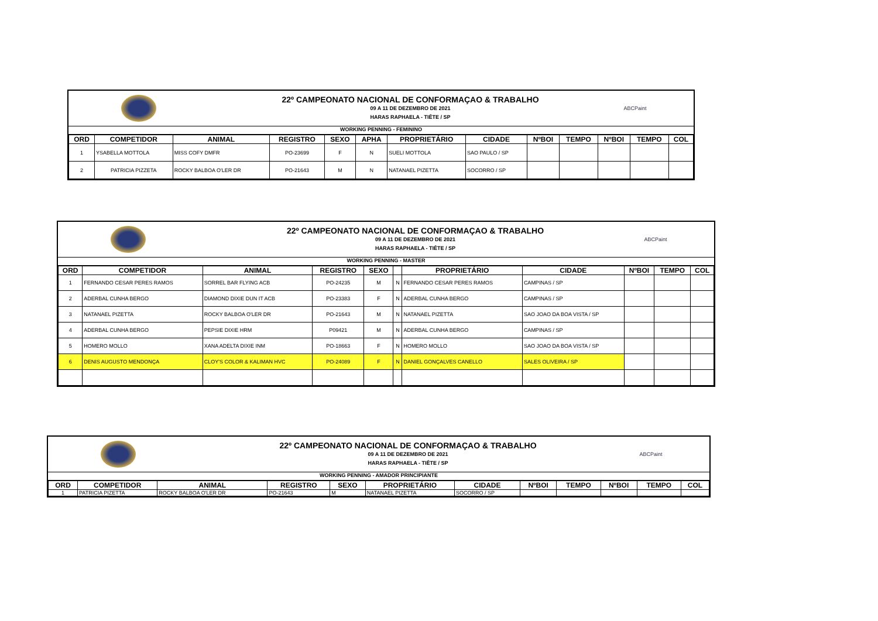22º CAMPEONATO NACIONAL DE CONFORMAÇAO & TRABALHO
09 A 11 DE DEZEMBRO DE 2021
HARAS RAPHAELA - TIÊTE / SP
ABCPaint
WORKING PENNING - FEMININO
| ORD | COMPETIDOR | ANIMAL | REGISTRO | SEXO | APHA | PROPRIETÁRIO | CIDADE | NºBOI | TEMPO | NºBOI | TEMPO | COL |
| --- | --- | --- | --- | --- | --- | --- | --- | --- | --- | --- | --- | --- |
| 1 | YSABELLA MOTTOLA | MISS COFY DMFR | PO-23699 | F | N | SUELI MOTTOLA | SAO PAULO / SP | | | | | |
| 2 | PATRICIA PIZZETA | ROCKY BALBOA O'LER DR | PO-21643 | M | N | NATANAEL PIZETTA | SOCORRO / SP | | | | | |
22º CAMPEONATO NACIONAL DE CONFORMAÇAO & TRABALHO
09 A 11 DE DEZEMBRO DE 2021
HARAS RAPHAELA - TIÊTE / SP
ABCPaint
WORKING PENNING - MASTER
| ORD | COMPETIDOR | ANIMAL | REGISTRO | SEXO | | PROPRIETÁRIO | CIDADE | NºBOI | TEMPO | COL |
| --- | --- | --- | --- | --- | --- | --- | --- | --- | --- | --- |
| 1 | FERNANDO CESAR PERES RAMOS | SORREL BAR FLYING ACB | PO-24235 | M | N | FERNANDO CESAR PERES RAMOS | CAMPINAS / SP | | | |
| 2 | ADERBAL CUNHA BERGO | DIAMOND DIXIE DUN IT ACB | PO-23383 | F | N | ADERBAL CUNHA BERGO | CAMPINAS / SP | | | |
| 3 | NATANAEL PIZETTA | ROCKY BALBOA O'LER DR | PO-21643 | M | N | NATANAEL PIZETTA | SAO JOAO DA BOA VISTA / SP | | | |
| 4 | ADERBAL CUNHA BERGO | PEPSIE DIXIE HRM | P09421 | M | N | ADERBAL CUNHA BERGO | CAMPINAS / SP | | | |
| 5 | HOMERO MOLLO | XANA ADELTA DIXIE INM | PO-18663 | F | N | HOMERO MOLLO | SAO JOAO DA BOA VISTA / SP | | | |
| 6 | DENIS AUGUSTO MENDONÇA | CLOY'S COLOR & KALIMAN HVC | PO-24089 | F | N | DANIEL GONÇALVES CANELLO | SALES OLIVEIRA / SP | | | |
22º CAMPEONATO NACIONAL DE CONFORMAÇAO & TRABALHO
09 A 11 DE DEZEMBRO DE 2021
HARAS RAPHAELA - TIÊTE / SP
ABCPaint
WORKING PENNING - AMADOR PRINCIPIANTE
| ORD | COMPETIDOR | ANIMAL | REGISTRO | SEXO | PROPRIETÁRIO | CIDADE | NºBOI | TEMPO | NºBOI | TEMPO | COL |
| --- | --- | --- | --- | --- | --- | --- | --- | --- | --- | --- | --- |
| 1 | PATRICIA PIZETTA | ROCKY BALBOA O'LER DR | PO-21643 | M | NATANAEL PIZETTA | SOCORRO / SP | | | | | |